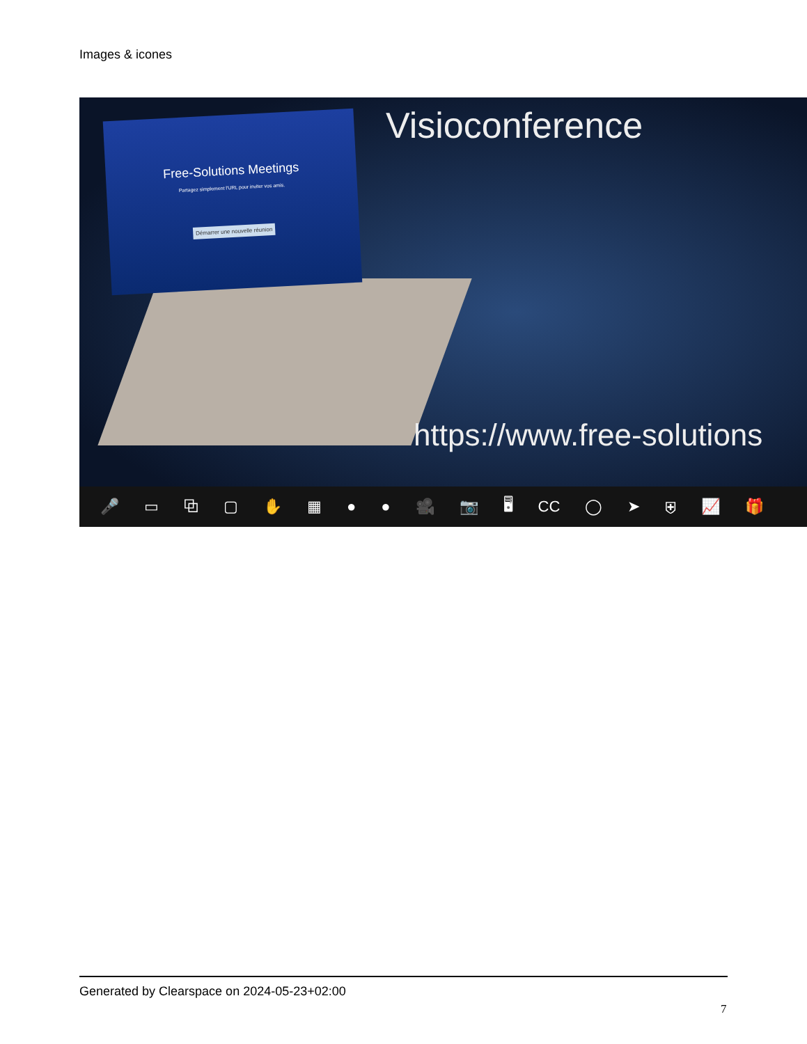Images & icones
Free-Solutions Meetings
Partagez simplement l'URL pour inviter vos amis.
Démarrer une nouvelle réunion
Visioconference
https://www.free-solutions
🎤 ▭ ⧉ ▢ ✋ ▦ ● ● 🎥 📷 🖥 CC ◯ ➤ ⛨ 📈 🎁
Generated by Clearspace on 2024-05-23+02:00
7